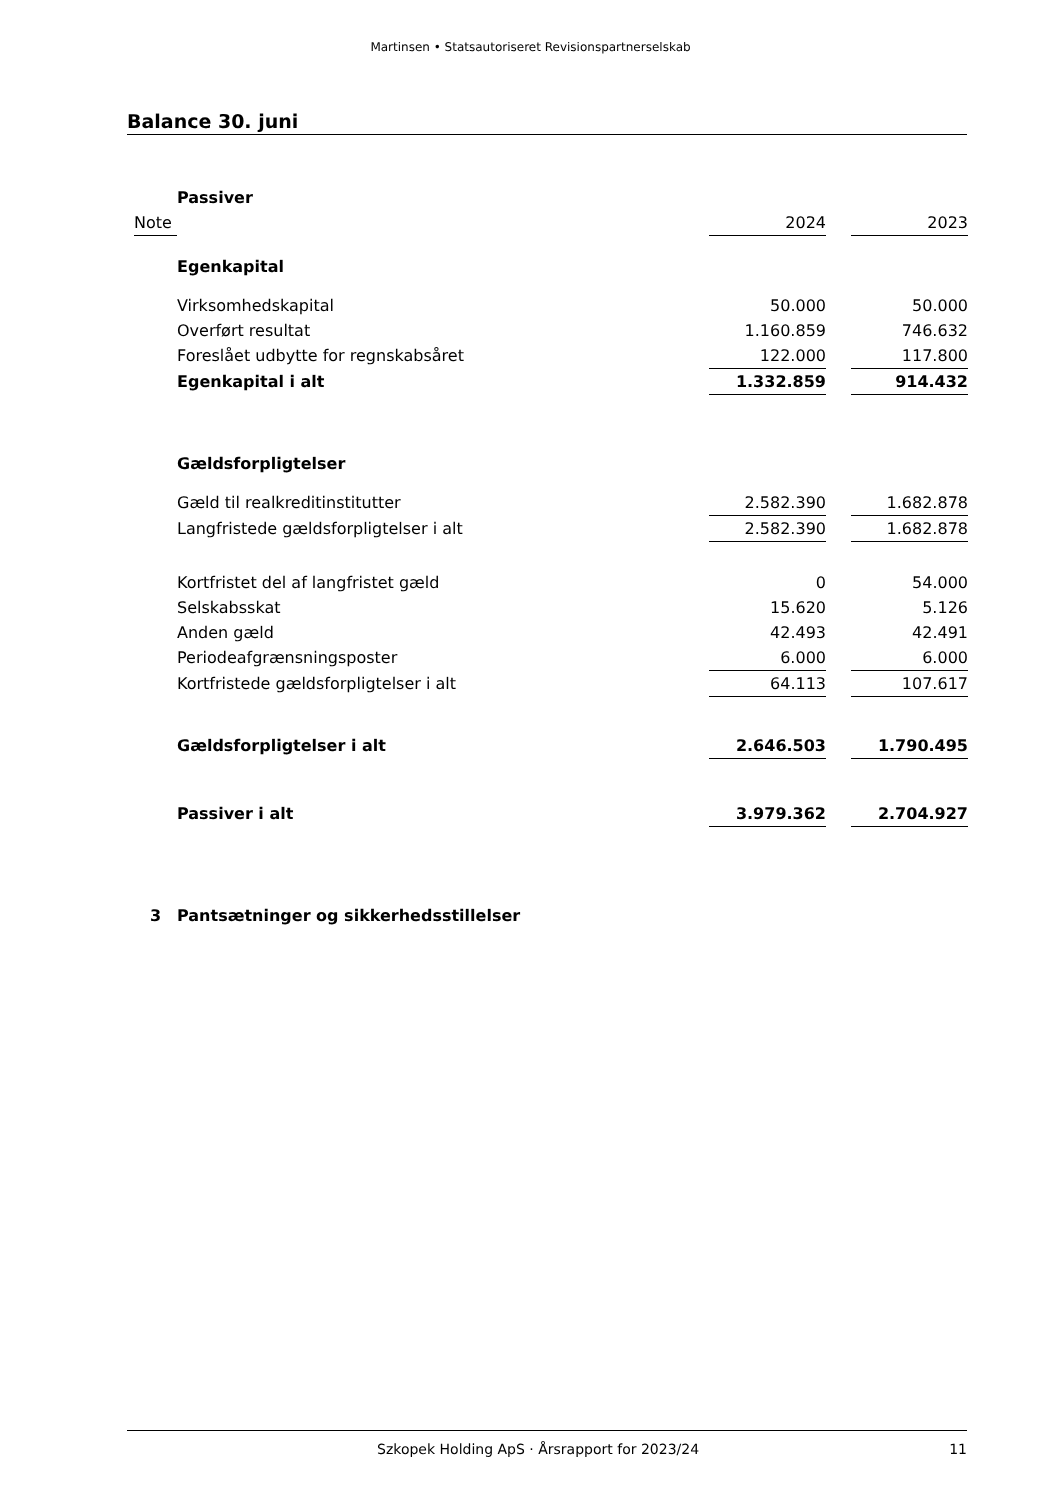Martinsen • Statsautoriseret Revisionspartnerselskab
Balance 30. juni
| | Passiver | | | |
| Note | | 2024 | | 2023 |
| | Egenkapital | | | |
| | Virksomhedskapital | 50.000 | | 50.000 |
| | Overført resultat | 1.160.859 | | 746.632 |
| | Foreslået udbytte for regnskabsåret | 122.000 | | 117.800 |
| | Egenkapital i alt | 1.332.859 | | 914.432 |
| | Gældsforpligtelser | | | |
| | Gæld til realkreditinstitutter | 2.582.390 | | 1.682.878 |
| | Langfristede gældsforpligtelser i alt | 2.582.390 | | 1.682.878 |
| | Kortfristet del af langfristet gæld | 0 | | 54.000 |
| | Selskabsskat | 15.620 | | 5.126 |
| | Anden gæld | 42.493 | | 42.491 |
| | Periodeafgrænsningsposter | 6.000 | | 6.000 |
| | Kortfristede gældsforpligtelser i alt | 64.113 | | 107.617 |
| | Gældsforpligtelser i alt | 2.646.503 | | 1.790.495 |
| | Passiver i alt | 3.979.362 | | 2.704.927 |
| 3 | Pantsætninger og sikkerhedsstillelser | | | |
Szkopek Holding ApS · Årsrapport for 2023/24 11